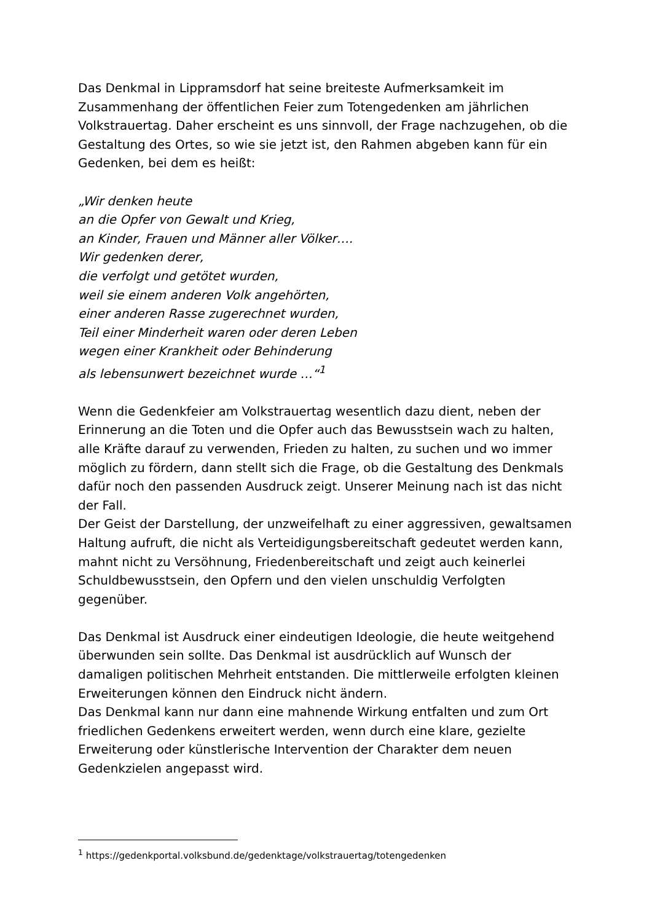Das Denkmal in Lippramsdorf hat seine breiteste Aufmerksamkeit im Zusammenhang der öffentlichen Feier zum Totengedenken am jährlichen Volkstrauertag. Daher erscheint es uns sinnvoll, der Frage nachzugehen, ob die Gestaltung des Ortes, so wie sie jetzt ist, den Rahmen abgeben kann für ein Gedenken, bei dem es heißt:
„Wir denken heute
an die Opfer von Gewalt und Krieg,
an Kinder, Frauen und Männer aller Völker….
Wir gedenken derer,
die verfolgt und getötet wurden,
weil sie einem anderen Volk angehörten,
einer anderen Rasse zugerechnet wurden,
Teil einer Minderheit waren oder deren Leben
wegen einer Krankheit oder Behinderung
als lebensunwert bezeichnet wurde …“<sup>1</sup>
Wenn die Gedenkfeier am Volkstrauertag wesentlich dazu dient, neben der Erinnerung an die Toten und die Opfer auch das Bewusstsein wach zu halten, alle Kräfte darauf zu verwenden, Frieden zu halten, zu suchen und wo immer möglich zu fördern, dann stellt sich die Frage, ob die Gestaltung des Denkmals dafür noch den passenden Ausdruck zeigt. Unserer Meinung nach ist das nicht der Fall.
Der Geist der Darstellung, der unzweifelhaft zu einer aggressiven, gewaltsamen Haltung aufruft, die nicht als Verteidigungsbereitschaft gedeutet werden kann, mahnt nicht zu Versöhnung, Friedenbereitschaft und zeigt auch keinerlei Schuldbewusstsein, den Opfern und den vielen unschuldig Verfolgten gegenüber.
Das Denkmal ist Ausdruck einer eindeutigen Ideologie, die heute weitgehend überwunden sein sollte. Das Denkmal ist ausdrücklich auf Wunsch der damaligen politischen Mehrheit entstanden. Die mittlerweile erfolgten kleinen Erweiterungen können den Eindruck nicht ändern.
Das Denkmal kann nur dann eine mahnende Wirkung entfalten und zum Ort friedlichen Gedenkens erweitert werden, wenn durch eine klare, gezielte Erweiterung oder künstlerische Intervention der Charakter dem neuen Gedenkzielen angepasst wird.
<sup>1</sup> https://gedenkportal.volksbund.de/gedenktage/volkstrauertag/totengedenken